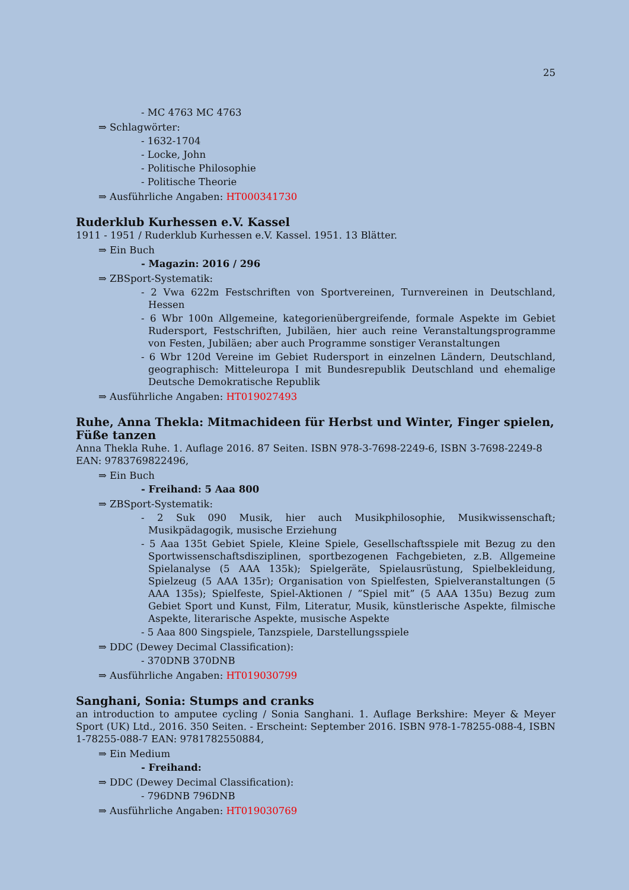25
- MC 4763 MC 4763
⇒ Schlagwörter:
- 1632-1704
- Locke, John
- Politische Philosophie
- Politische Theorie
⇒ Ausführliche Angaben: HT000341730
Ruderklub Kurhessen e.V. Kassel
1911 - 1951 / Ruderklub Kurhessen e.V. Kassel. 1951. 13 Blätter.
⇒ Ein Buch
- Magazin: 2016 / 296
⇒ ZBSport-Systematik:
- 2 Vwa 622m Festschriften von Sportvereinen, Turnvereinen in Deutschland, Hessen
- 6 Wbr 100n Allgemeine, kategorienübergreifende, formale Aspekte im Gebiet Rudersport, Festschriften, Jubiläen, hier auch reine Veranstaltungsprogramme von Festen, Jubiläen; aber auch Programme sonstiger Veranstaltungen
- 6 Wbr 120d Vereine im Gebiet Rudersport in einzelnen Ländern, Deutschland, geographisch: Mitteleuropa I mit Bundesrepublik Deutschland und ehemalige Deutsche Demokratische Republik
⇒ Ausführliche Angaben: HT019027493
Ruhe, Anna Thekla: Mitmachideen für Herbst und Winter, Finger spielen, Füße tanzen
Anna Thekla Ruhe. 1. Auflage 2016. 87 Seiten. ISBN 978-3-7698-2249-6, ISBN 3-7698-2249-8 EAN: 9783769822496,
⇒ Ein Buch
- Freihand: 5 Aaa 800
⇒ ZBSport-Systematik:
- 2 Suk 090 Musik, hier auch Musikphilosophie, Musikwissenschaft; Musikpädagogik, musische Erziehung
- 5 Aaa 135t Gebiet Spiele, Kleine Spiele, Gesellschaftsspiele mit Bezug zu den Sportwissenschaftsdisziplinen, sportbezogenen Fachgebieten, z.B. Allgemeine Spielanalyse (5 AAA 135k); Spielgeräte, Spielausrüstung, Spielbekleidung, Spielzeug (5 AAA 135r); Organisation von Spielfesten, Spielveranstaltungen (5 AAA 135s); Spielfeste, Spiel-Aktionen / ”Spiel mit” (5 AAA 135u) Bezug zum Gebiet Sport und Kunst, Film, Literatur, Musik, künstlerische Aspekte, filmische Aspekte, literarische Aspekte, musische Aspekte
- 5 Aaa 800 Singspiele, Tanzspiele, Darstellungsspiele
⇒ DDC (Dewey Decimal Classification):
- 370DNB 370DNB
⇒ Ausführliche Angaben: HT019030799
Sanghani, Sonia: Stumps and cranks
an introduction to amputee cycling / Sonia Sanghani. 1. Auflage Berkshire: Meyer & Meyer Sport (UK) Ltd., 2016. 350 Seiten. - Erscheint: September 2016. ISBN 978-1-78255-088-4, ISBN 1-78255-088-7 EAN: 9781782550884,
⇒ Ein Medium
- Freihand:
⇒ DDC (Dewey Decimal Classification):
- 796DNB 796DNB
⇒ Ausführliche Angaben: HT019030769